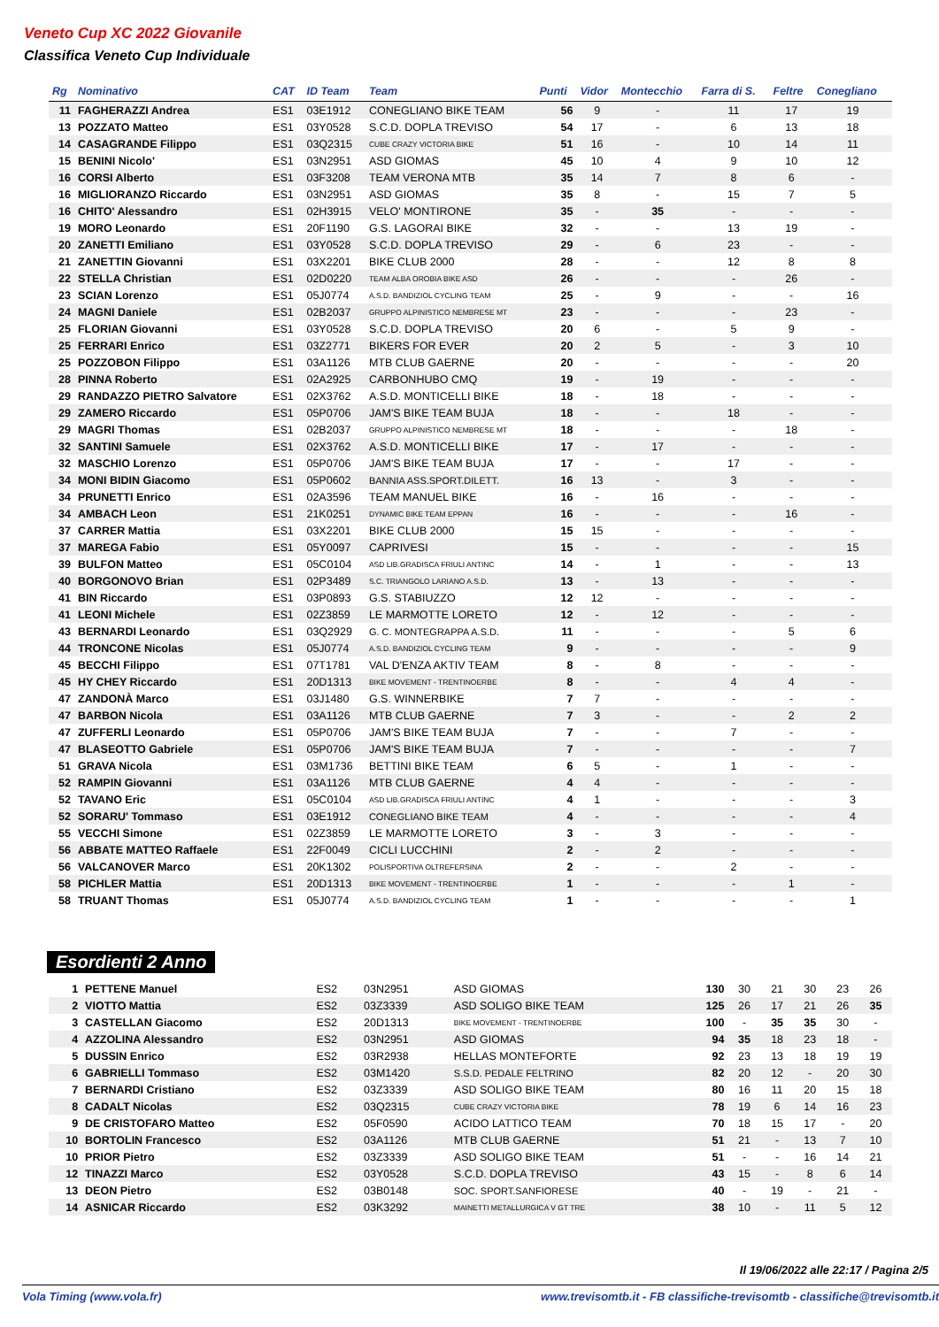Veneto Cup XC 2022 Giovanile
Classifica Veneto Cup Individuale
| Rg | Nominativo | CAT | ID Team | Team | Punti | Vidor | Montecchio | Farra di S. | Feltre | Conegliano |
| --- | --- | --- | --- | --- | --- | --- | --- | --- | --- | --- |
| 11 | FAGHERAZZI Andrea | ES1 | 03E1912 | CONEGLIANO BIKE TEAM | 56 | 9 | - | 11 | 17 | 19 |
| 13 | POZZATO Matteo | ES1 | 03Y0528 | S.C.D. DOPLA TREVISO | 54 | 17 | - | 6 | 13 | 18 |
| 14 | CASAGRANDE Filippo | ES1 | 03Q2315 | CUBE CRAZY VICTORIA BIKE | 51 | 16 | - | 10 | 14 | 11 |
| 15 | BENINI Nicolo' | ES1 | 03N2951 | ASD GIOMAS | 45 | 10 | 4 | 9 | 10 | 12 |
| 16 | CORSI Alberto | ES1 | 03F3208 | TEAM VERONA MTB | 35 | 14 | 7 | 8 | 6 | - |
| 16 | MIGLIORANZO Riccardo | ES1 | 03N2951 | ASD GIOMAS | 35 | 8 | - | 15 | 7 | 5 |
| 16 | CHITO' Alessandro | ES1 | 02H3915 | VELO' MONTIRONE | 35 | - | 35 | - | - | - |
| 19 | MORO Leonardo | ES1 | 20F1190 | G.S. LAGORAI BIKE | 32 | - | - | 13 | 19 | - |
| 20 | ZANETTI Emiliano | ES1 | 03Y0528 | S.C.D. DOPLA TREVISO | 29 | - | 6 | 23 | - | - |
| 21 | ZANETTIN Giovanni | ES1 | 03X2201 | BIKE CLUB 2000 | 28 | - | - | 12 | 8 | 8 |
| 22 | STELLA Christian | ES1 | 02D0220 | TEAM ALBA OROBIA BIKE ASD | 26 | - | - | - | 26 | - |
| 23 | SCIAN Lorenzo | ES1 | 05J0774 | A.S.D. BANDIZIOL CYCLING TEAM | 25 | - | 9 | - | - | 16 |
| 24 | MAGNI Daniele | ES1 | 02B2037 | GRUPPO ALPINISTICO NEMBRESE MT | 23 | - | - | - | 23 | - |
| 25 | FLORIAN Giovanni | ES1 | 03Y0528 | S.C.D. DOPLA TREVISO | 20 | 6 | - | 5 | 9 | - |
| 25 | FERRARI Enrico | ES1 | 03Z2771 | BIKERS FOR EVER | 20 | 2 | 5 | - | 3 | 10 |
| 25 | POZZOBON Filippo | ES1 | 03A1126 | MTB CLUB GAERNE | 20 | - | - | - | - | 20 |
| 28 | PINNA Roberto | ES1 | 02A2925 | CARBONHUBO CMQ | 19 | - | 19 | - | - | - |
| 29 | RANDAZZO PIETRO Salvatore | ES1 | 02X3762 | A.S.D. MONTICELLI BIKE | 18 | - | 18 | - | - | - |
| 29 | ZAMERO Riccardo | ES1 | 05P0706 | JAM'S BIKE TEAM BUJA | 18 | - | - | 18 | - | - |
| 29 | MAGRI Thomas | ES1 | 02B2037 | GRUPPO ALPINISTICO NEMBRESE MT | 18 | - | - | - | 18 | - |
| 32 | SANTINI Samuele | ES1 | 02X3762 | A.S.D. MONTICELLI BIKE | 17 | - | 17 | - | - | - |
| 32 | MASCHIO Lorenzo | ES1 | 05P0706 | JAM'S BIKE TEAM BUJA | 17 | - | - | 17 | - | - |
| 34 | MONI BIDIN Giacomo | ES1 | 05P0602 | BANNIA ASS.SPORT.DILETT. | 16 | 13 | - | 3 | - | - |
| 34 | PRUNETTI Enrico | ES1 | 02A3596 | TEAM MANUEL BIKE | 16 | - | 16 | - | - | - |
| 34 | AMBACH Leon | ES1 | 21K0251 | DYNAMIC BIKE TEAM EPPAN | 16 | - | - | - | 16 | - |
| 37 | CARRER Mattia | ES1 | 03X2201 | BIKE CLUB 2000 | 15 | 15 | - | - | - | - |
| 37 | MAREGA Fabio | ES1 | 05Y0097 | CAPRIVESI | 15 | - | - | - | - | 15 |
| 39 | BULFON Matteo | ES1 | 05C0104 | ASD LIB.GRADISCA FRIULI ANTINC | 14 | - | 1 | - | - | 13 |
| 40 | BORGONOVO Brian | ES1 | 02P3489 | S.C. TRIANGOLO LARIANO A.S.D. | 13 | - | 13 | - | - | - |
| 41 | BIN Riccardo | ES1 | 03P0893 | G.S. STABIUZZO | 12 | 12 | - | - | - | - |
| 41 | LEONI Michele | ES1 | 02Z3859 | LE MARMOTTE LORETO | 12 | - | 12 | - | - | - |
| 43 | BERNARDI Leonardo | ES1 | 03Q2929 | G. C. MONTEGRAPPA A.S.D. | 11 | - | - | - | 5 | 6 |
| 44 | TRONCONE Nicolas | ES1 | 05J0774 | A.S.D. BANDIZIOL CYCLING TEAM | 9 | - | - | - | - | 9 |
| 45 | BECCHI Filippo | ES1 | 07T1781 | VAL D'ENZA AKTIV TEAM | 8 | - | 8 | - | - | - |
| 45 | HY CHEY Riccardo | ES1 | 20D1313 | BIKE MOVEMENT - TRENTINOERBE | 8 | - | - | 4 | 4 | - |
| 47 | ZANDONÀ Marco | ES1 | 03J1480 | G.S. WINNERBIKE | 7 | 7 | - | - | - | - |
| 47 | BARBON Nicola | ES1 | 03A1126 | MTB CLUB GAERNE | 7 | 3 | - | - | 2 | 2 |
| 47 | ZUFFERLI Leonardo | ES1 | 05P0706 | JAM'S BIKE TEAM BUJA | 7 | - | - | 7 | - | - |
| 47 | BLASEOTTO Gabriele | ES1 | 05P0706 | JAM'S BIKE TEAM BUJA | 7 | - | - | - | - | 7 |
| 51 | GRAVA Nicola | ES1 | 03M1736 | BETTINI BIKE TEAM | 6 | 5 | - | 1 | - | - |
| 52 | RAMPIN Giovanni | ES1 | 03A1126 | MTB CLUB GAERNE | 4 | 4 | - | - | - | - |
| 52 | TAVANO Eric | ES1 | 05C0104 | ASD LIB.GRADISCA FRIULI ANTINC | 4 | 1 | - | - | - | 3 |
| 52 | SORARU' Tommaso | ES1 | 03E1912 | CONEGLIANO BIKE TEAM | 4 | - | - | - | - | 4 |
| 55 | VECCHI Simone | ES1 | 02Z3859 | LE MARMOTTE LORETO | 3 | - | 3 | - | - | - |
| 56 | ABBATE MATTEO Raffaele | ES1 | 22F0049 | CICLI LUCCHINI | 2 | - | 2 | - | - | - |
| 56 | VALCANOVER Marco | ES1 | 20K1302 | POLISPORTIVA OLTREFERSINA | 2 | - | - | 2 | - | - |
| 58 | PICHLER Mattia | ES1 | 20D1313 | BIKE MOVEMENT - TRENTINOERBE | 1 | - | - | - | 1 | - |
| 58 | TRUANT Thomas | ES1 | 05J0774 | A.S.D. BANDIZIOL CYCLING TEAM | 1 | - | - | - | - | 1 |
Esordienti 2 Anno
| 1 | PETTENE Manuel | ES2 | 03N2951 | ASD GIOMAS | 130 | 30 | 21 | 30 | 23 | 26 |
| 2 | VIOTTO Mattia | ES2 | 03Z3339 | ASD SOLIGO BIKE TEAM | 125 | 26 | 17 | 21 | 26 | 35 |
| 3 | CASTELLAN Giacomo | ES2 | 20D1313 | BIKE MOVEMENT - TRENTINOERBE | 100 | - | 35 | 35 | 30 | - |
| 4 | AZZOLINA Alessandro | ES2 | 03N2951 | ASD GIOMAS | 94 | 35 | 18 | 23 | 18 | - |
| 5 | DUSSIN Enrico | ES2 | 03R2938 | HELLAS MONTEFORTE | 92 | 23 | 13 | 18 | 19 | 19 |
| 6 | GABRIELLI Tommaso | ES2 | 03M1420 | S.S.D. PEDALE FELTRINO | 82 | 20 | 12 | - | 20 | 30 |
| 7 | BERNARDI Cristiano | ES2 | 03Z3339 | ASD SOLIGO BIKE TEAM | 80 | 16 | 11 | 20 | 15 | 18 |
| 8 | CADALT Nicolas | ES2 | 03Q2315 | CUBE CRAZY VICTORIA BIKE | 78 | 19 | 6 | 14 | 16 | 23 |
| 9 | DE CRISTOFARO Matteo | ES2 | 05F0590 | ACIDO LATTICO TEAM | 70 | 18 | 15 | 17 | - | 20 |
| 10 | BORTOLIN Francesco | ES2 | 03A1126 | MTB CLUB GAERNE | 51 | 21 | - | 13 | 7 | 10 |
| 10 | PRIOR Pietro | ES2 | 03Z3339 | ASD SOLIGO BIKE TEAM | 51 | - | - | 16 | 14 | 21 |
| 12 | TINAZZI Marco | ES2 | 03Y0528 | S.C.D. DOPLA TREVISO | 43 | 15 | - | 8 | 6 | 14 |
| 13 | DEON Pietro | ES2 | 03B0148 | SOC. SPORT.SANFIORESE | 40 | - | 19 | - | 21 | - |
| 14 | ASNICAR Riccardo | ES2 | 03K3292 | MAINETTI METALLURGICA V GT TRE | 38 | 10 | - | 11 | 5 | 12 |
Il 19/06/2022 alle 22:17 / Pagina 2/5
Vola Timing (www.vola.fr) www.trevisomtb.it - FB classifiche-trevisomtb - classifiche@trevisomtb.it